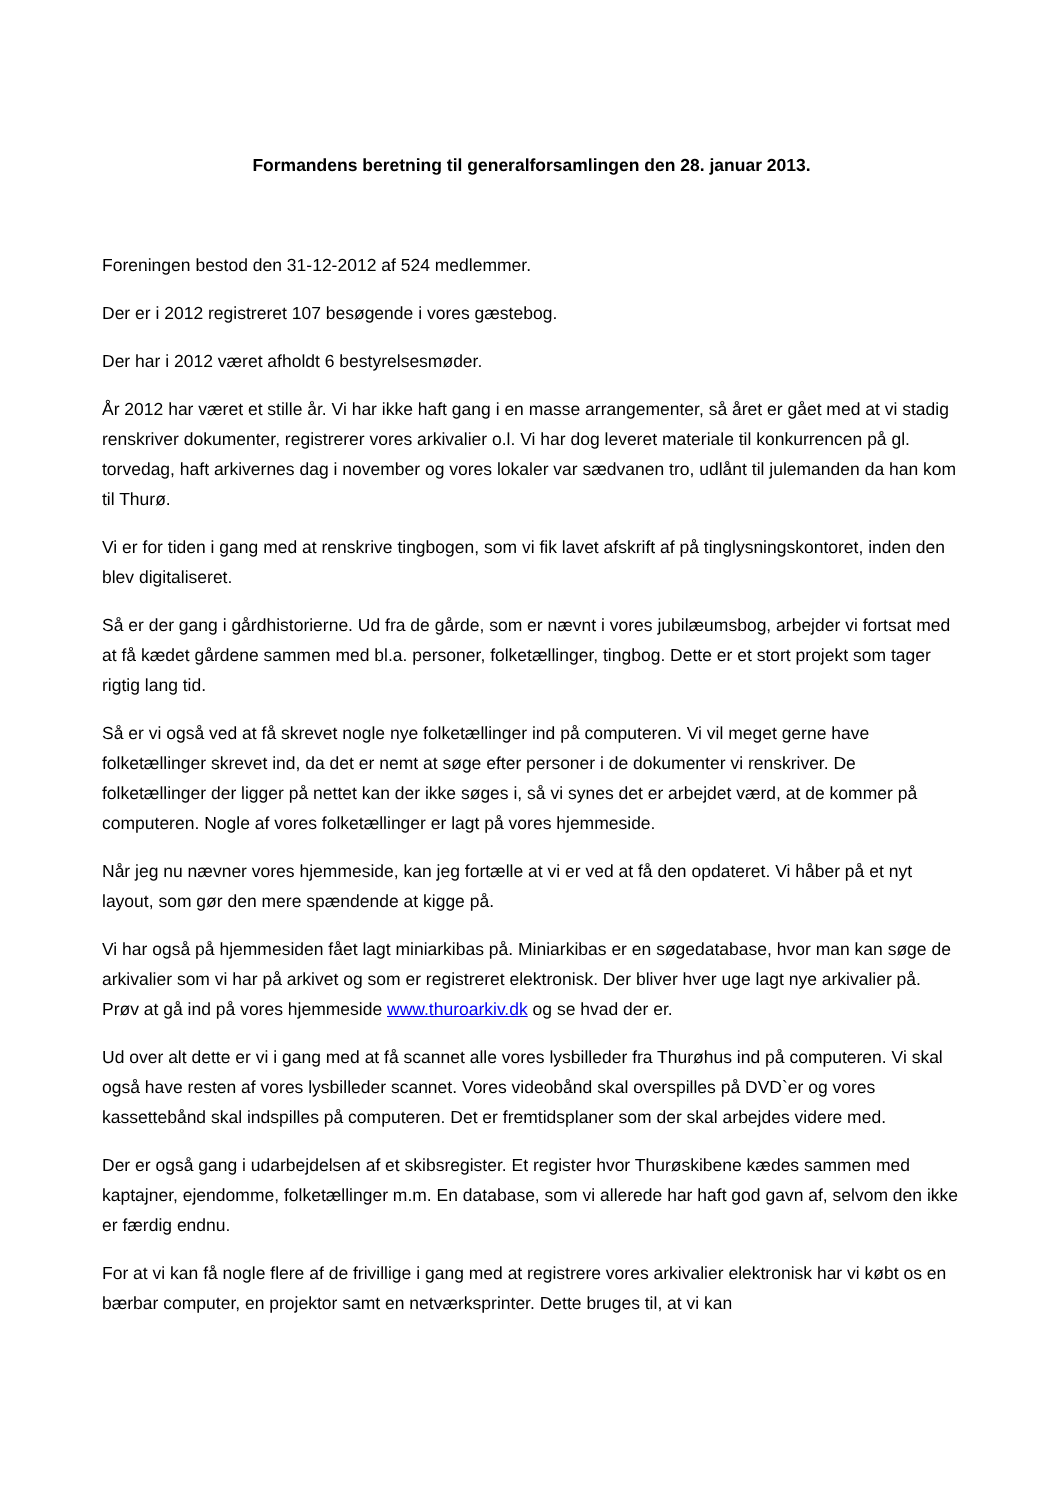Formandens beretning til generalforsamlingen den 28. januar 2013.
Foreningen bestod den 31-12-2012 af 524 medlemmer.
Der er i 2012 registreret 107 besøgende i vores gæstebog.
Der har i 2012 været afholdt 6 bestyrelsesmøder.
År 2012 har været et stille år. Vi har ikke haft gang i en masse arrangementer, så året er gået med at vi stadig renskriver dokumenter, registrerer vores arkivalier o.l. Vi har dog leveret materiale til konkurrencen på gl. torvedag, haft arkivernes dag i november og vores lokaler var sædvanen tro, udlånt til julemanden da han kom til Thurø.
Vi er for tiden i gang med at renskrive tingbogen, som vi fik lavet afskrift af på tinglysningskontoret, inden den blev digitaliseret.
Så er der gang i gårdhistorierne. Ud fra de gårde, som er nævnt i vores jubilæumsbog, arbejder vi fortsat med at få kædet gårdene sammen med bl.a. personer, folketællinger, tingbog. Dette er et stort projekt som tager rigtig lang tid.
Så er vi også ved at få skrevet nogle nye folketællinger ind på computeren. Vi vil meget gerne have folketællinger skrevet ind, da det er nemt at søge efter personer i de dokumenter vi renskriver. De folketællinger der ligger på nettet kan der ikke søges i, så vi synes det er arbejdet værd, at de kommer på computeren. Nogle af vores folketællinger er lagt på vores hjemmeside.
Når jeg nu nævner vores hjemmeside, kan jeg fortælle at vi er ved at få den opdateret. Vi håber på et nyt layout, som gør den mere spændende at kigge på.
Vi har også på hjemmesiden fået lagt miniarkibas på. Miniarkibas er en søgedatabase, hvor man kan søge de arkivalier som vi har på arkivet og som er registreret elektronisk. Der bliver hver uge lagt nye arkivalier på. Prøv at gå ind på vores hjemmeside www.thuroarkiv.dk og se hvad der er.
Ud over alt dette er vi i gang med at få scannet alle vores lysbilleder fra Thurøhus ind på computeren. Vi skal også have resten af vores lysbilleder scannet. Vores videobånd skal overspilles på DVD`er og vores kassettebånd skal indspilles på computeren. Det er fremtidsplaner som der skal arbejdes videre med.
Der er også gang i udarbejdelsen af et skibsregister. Et register hvor Thurøskibene kædes sammen med kaptajner, ejendomme, folketællinger m.m. En database, som vi allerede har haft god gavn af, selvom den ikke er færdig endnu.
For at vi kan få nogle flere af de frivillige i gang med at registrere vores arkivalier elektronisk har vi købt os en bærbar computer, en projektor samt en netværksprinter. Dette bruges til, at vi kan